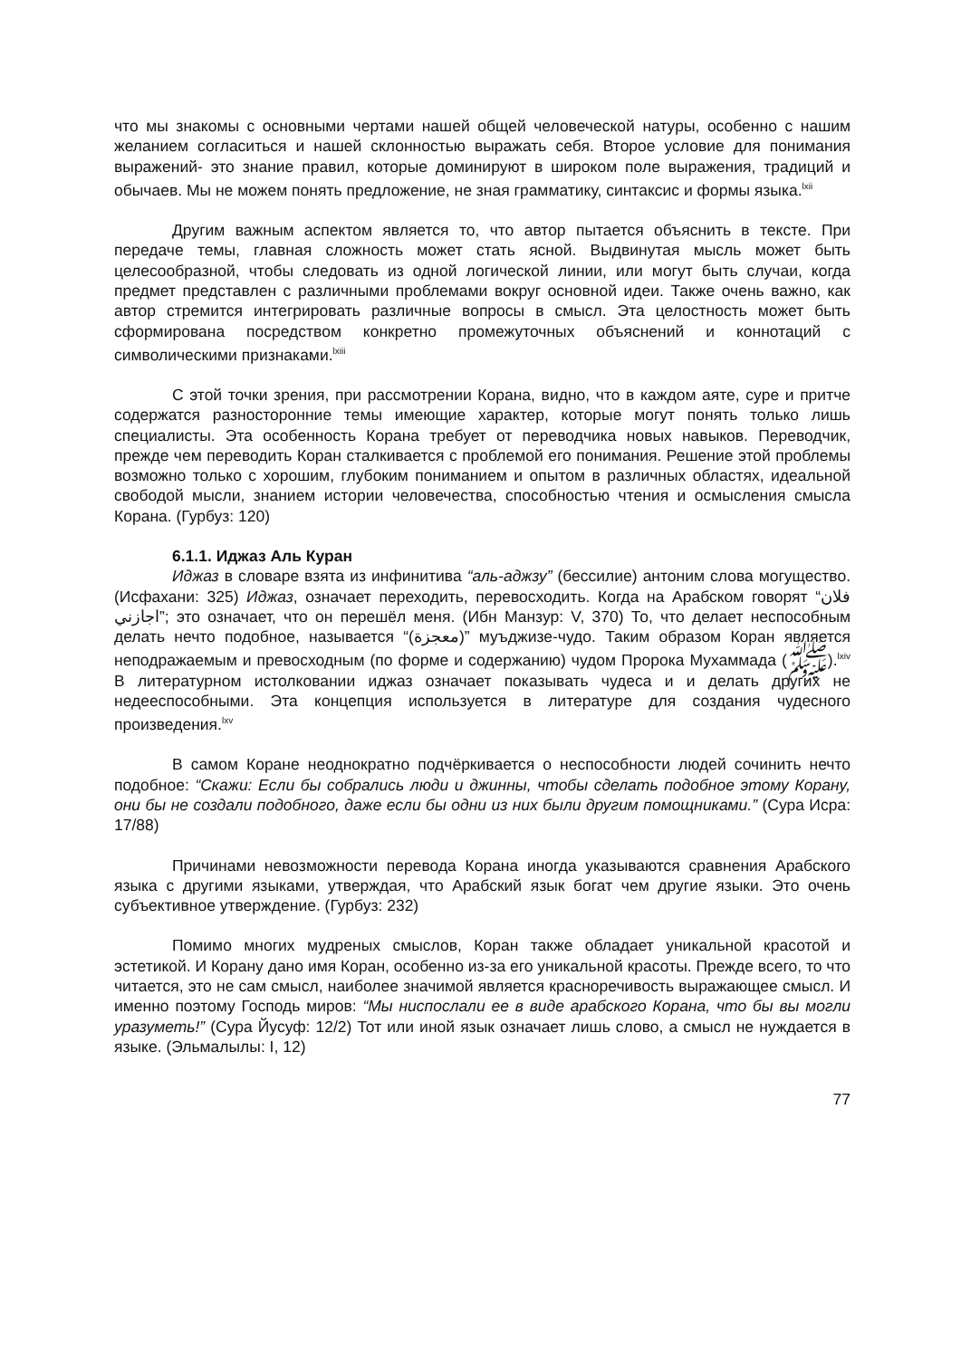что мы знакомы с основными чертами нашей общей человеческой натуры, особенно с нашим желанием согласиться и нашей склонностью выражать себя. Второе условие для понимания выражений- это знание правил, которые доминируют в широком поле выражения, традиций и обычаев. Мы не можем понять предложение, не зная грамматику, синтаксис и формы языка.<sup>lxii</sup>
Другим важным аспектом является то, что автор пытается объяснить в тексте. При передаче темы, главная сложность может стать ясной. Выдвинутая мысль может быть целесообразной, чтобы следовать из одной логической линии, или могут быть случаи, когда предмет представлен с различными проблемами вокруг основной идеи. Также очень важно, как автор стремится интегрировать различные вопросы в смысл. Эта целостность может быть сформирована посредством конкретно промежуточных объяснений и коннотаций с символическими признаками.<sup>lxiii</sup>
С этой точки зрения, при рассмотрении Корана, видно, что в каждом аяте, суре и притче содержатся разносторонние темы имеющие характер, которые могут понять только лишь специалисты. Эта особенность Корана требует от переводчика новых навыков. Переводчик, прежде чем переводить Коран сталкивается с проблемой его понимания. Решение этой проблемы возможно только с хорошим, глубоким пониманием и опытом в различных областях, идеальной свободой мысли, знанием истории человечества, способностью чтения и осмысления смысла Корана. (Гурбуз: 120)
6.1.1. Иджаз Аль Куран
Иджаз в словаре взята из инфинитива “аль-аджзу” (бессилие) антоним слова могущество. (Исфахани: 325) Иджаз, означает переходить, перевосходить. Когда на Арабском говорят “فلان اجازني”; это означает, что он перешёл меня. (Ибн Манзур: V, 370) То, что делает неспособным делать нечто подобное, называется “(معجزة)” муъджизе-чудо. Таким образом Коран является неподражаемым и превосходным (по форме и содержанию) чудом Пророка Мухаммада (ﷺ).<sup>lxiv</sup> В литературном истолковании иджаз означает показывать чудеса и и делать других не недееспособными. Эта концепция используется в литературе для создания чудесного произведения.<sup>lxv</sup>
В самом Коране неоднократно подчёркивается о неспособности людей сочинить нечто подобное: “Скажи: Если бы собрались люди и джинны, чтобы сделать подобное этому Корану, они бы не создали подобного, даже если бы одни из них были другим помощниками.” (Сура Исра: 17/88)
Причинами невозможности перевода Корана иногда указываются сравнения Арабского языка с другими языками, утверждая, что Арабский язык богат чем другие языки. Это очень субъективное утверждение. (Гурбуз: 232)
Помимо многих мудреных смыслов, Коран также обладает уникальной красотой и эстетикой. И Корану дано имя Коран, особенно из-за его уникальной красоты. Прежде всего, то что читается, это не сам смысл, наиболее значимой является красноречивость выражающее смысл. И именно поэтому Господь миров: “Мы ниспослали ее в виде арабского Корана, что бы вы могли уразуметь!” (Сура Йусуф: 12/2) Тот или иной язык означает лишь слово, а смысл не нуждается в языке. (Эльмалылы: I, 12)
77